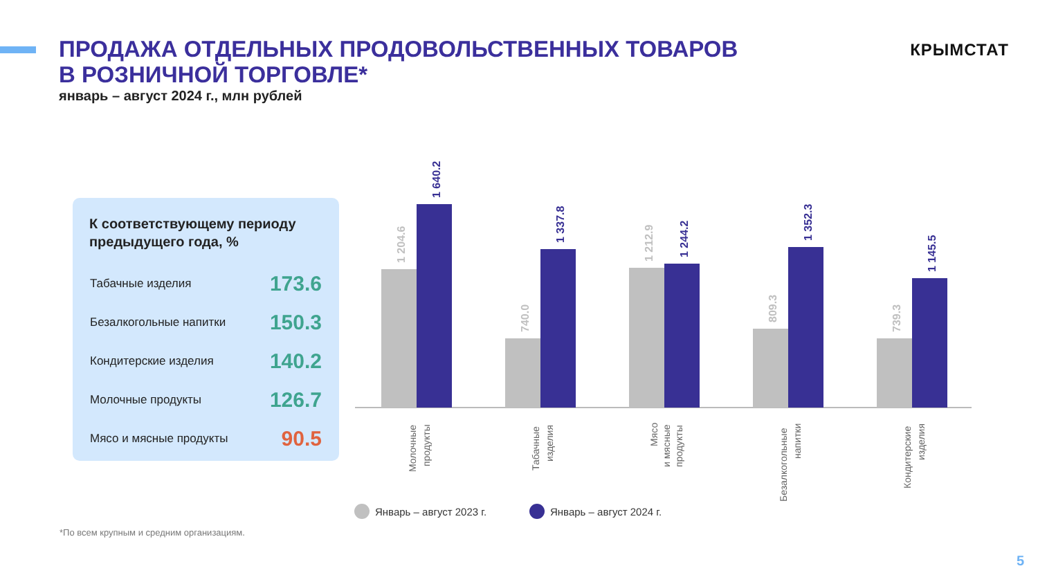ПРОДАЖА ОТДЕЛЬНЫХ ПРОДОВОЛЬСТВЕННЫХ ТОВАРОВ
В РОЗНИЧНОЙ ТОРГОВЛЕ*
январь – август 2024 г., млн рублей
КРЫМСТАТ
К соответствующему периоду предыдущего года, %
| Табачные изделия | 173.6 |
| Безалкогольные напитки | 150.3 |
| Кондитерские изделия | 140.2 |
| Молочные продукты | 126.7 |
| Мясо и мясные продукты | 90.5 |
1 204.6
740.0
1 212.9
809.3
739.3
1 640.2
1 337.8
1 244.2
1 352.3
1 145.5
Молочные
продукты
Табачные
изделия
Мясо
и мясные
продукты
Безалкогольные
напитки
Кондитерские
изделия
Январь – август 2023 г.
Январь – август 2024 г.
*По всем крупным и средним организациям.
5